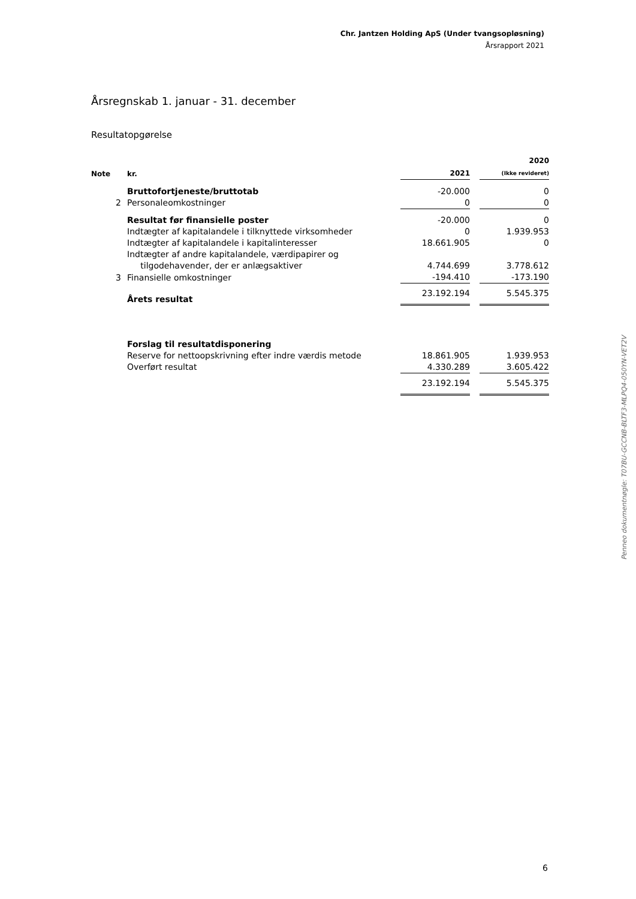Chr. Jantzen Holding ApS (Under tvangsopløsning)
Årsrapport 2021
Årsregnskab 1. januar - 31. december
Resultatopgørelse
| Note | kr. | 2021 | | 2020 (Ikke revideret) |
| | Bruttofortjeneste/bruttotab | -20.000 | | 0 |
| 2 | Personaleomkostninger | 0 | | 0 |
| | Resultat før finansielle poster | -20.000 | | 0 |
| | Indtægter af kapitalandele i tilknyttede virksomheder | 0 | | 1.939.953 |
| | Indtægter af kapitalandele i kapitalinteresser | 18.661.905 | | 0 |
| | Indtægter af andre kapitalandele, værdipapirer og tilgodehavender, der er anlægsaktiver | 4.744.699 | | 3.778.612 |
| 3 | Finansielle omkostninger | -194.410 | | -173.190 |
| | Årets resultat | 23.192.194 | | 5.545.375 |
| | Forslag til resultatdisponering | | | |
| | Reserve for nettoopskrivning efter indre værdis metode | 18.861.905 | | 1.939.953 |
| | Overført resultat | 4.330.289 | | 3.605.422 |
| | | 23.192.194 | | 5.545.375 |
Penneo dokumentnøgle: T07BU-GCCNB-BLTF3-MLPQ4-050YN-VET2V
6